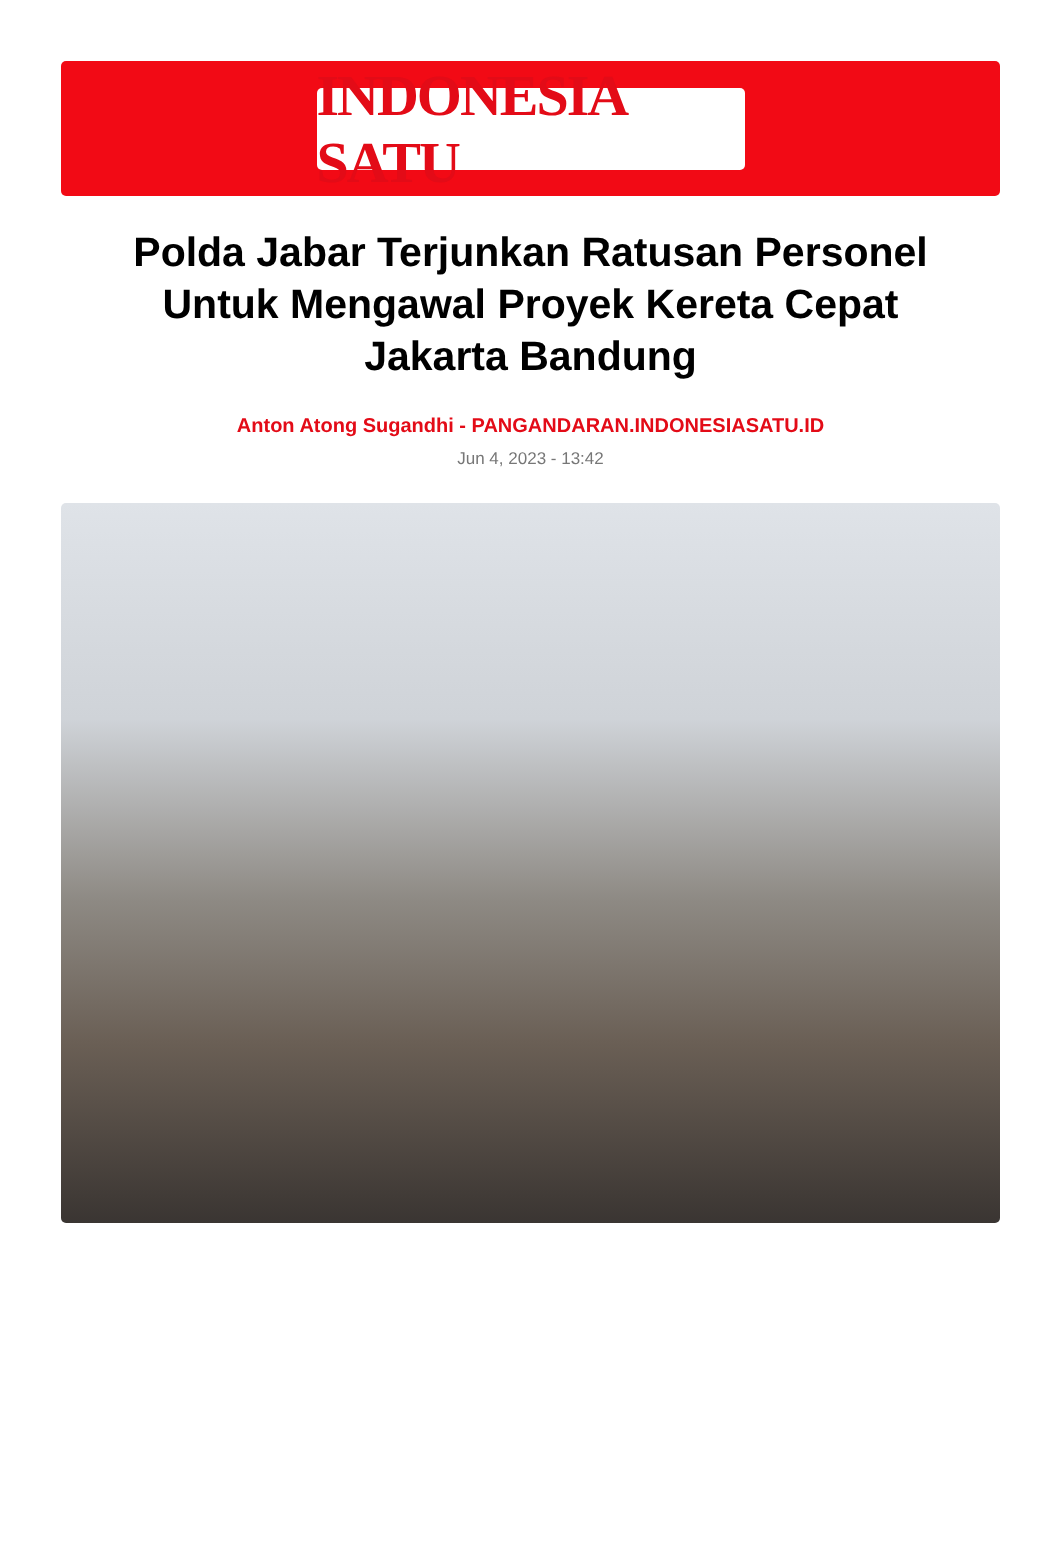INDONESIA SATU
Polda Jabar Terjunkan Ratusan Personel Untuk Mengawal Proyek Kereta Cepat Jakarta Bandung
Anton Atong Sugandhi - PANGANDARAN.INDONESIASATU.ID
Jun 4, 2023 - 13:42